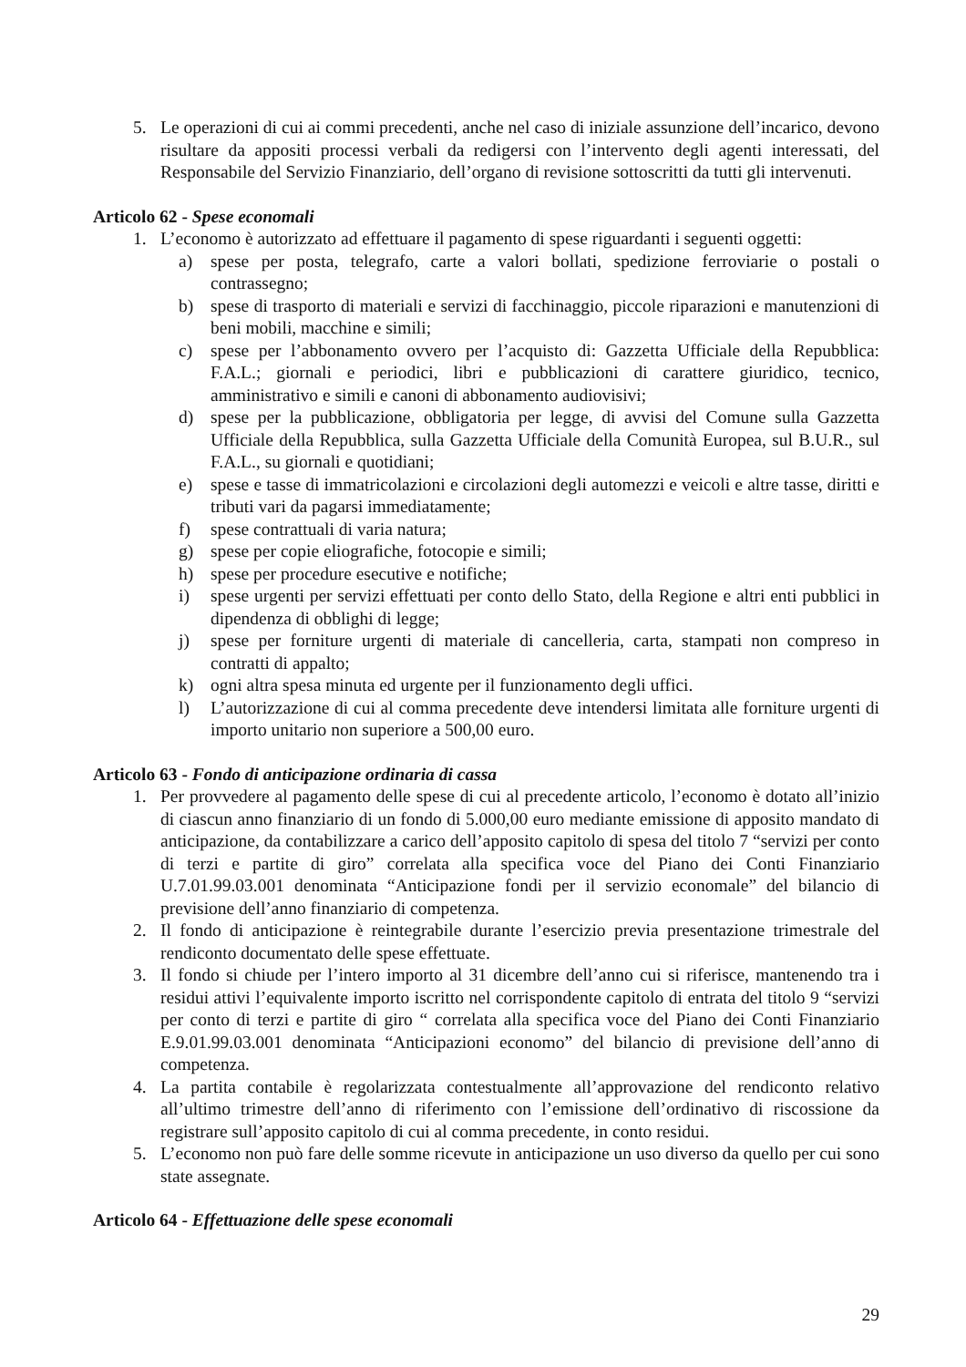5. Le operazioni di cui ai commi precedenti, anche nel caso di iniziale assunzione dell’incarico, devono risultare da appositi processi verbali da redigersi con l’intervento degli agenti interessati, del Responsabile del Servizio Finanziario, dell’organo di revisione sottoscritti da tutti gli intervenuti.
Articolo 62 - Spese economali
1. L’economo è autorizzato ad effettuare il pagamento di spese riguardanti i seguenti oggetti:
a) spese per posta, telegrafo, carte a valori bollati, spedizione ferroviarie o postali o contrassegno;
b) spese di trasporto di materiali e servizi di facchinaggio, piccole riparazioni e manutenzioni di beni mobili, macchine e simili;
c) spese per l’abbonamento ovvero per l’acquisto di: Gazzetta Ufficiale della Repubblica: F.A.L.; giornali e periodici, libri e pubblicazioni di carattere giuridico, tecnico, amministrativo e simili e canoni di abbonamento audiovisivi;
d) spese per la pubblicazione, obbligatoria per legge, di avvisi del Comune sulla Gazzetta Ufficiale della Repubblica, sulla Gazzetta Ufficiale della Comunità Europea, sul B.U.R., sul F.A.L., su giornali e quotidiani;
e) spese e tasse di immatricolazioni e circolazioni degli automezzi e veicoli e altre tasse, diritti e tributi vari da pagarsi immediatamente;
f) spese contrattuali di varia natura;
g) spese per copie eliografiche, fotocopie e simili;
h) spese per procedure esecutive e notifiche;
i) spese urgenti per servizi effettuati per conto dello Stato, della Regione e altri enti pubblici in dipendenza di obblighi di legge;
j) spese per forniture urgenti di materiale di cancelleria, carta, stampati non compreso in contratti di appalto;
k) ogni altra spesa minuta ed urgente per il funzionamento degli uffici.
l) L’autorizzazione di cui al comma precedente deve intendersi limitata alle forniture urgenti di importo unitario non superiore a 500,00 euro.
Articolo 63 - Fondo di anticipazione ordinaria di cassa
1. Per provvedere al pagamento delle spese di cui al precedente articolo, l’economo è dotato all’inizio di ciascun anno finanziario di un fondo di 5.000,00 euro mediante emissione di apposito mandato di anticipazione, da contabilizzare a carico dell’apposito capitolo di spesa del titolo 7 “servizi per conto di terzi e partite di giro” correlata alla specifica voce del Piano dei Conti Finanziario U.7.01.99.03.001 denominata “Anticipazione fondi per il servizio economale” del bilancio di previsione dell’anno finanziario di competenza.
2. Il fondo di anticipazione è reintegrabile durante l’esercizio previa presentazione trimestrale del rendiconto documentato delle spese effettuate.
3. Il fondo si chiude per l’intero importo al 31 dicembre dell’anno cui si riferisce, mantenendo tra i residui attivi l’equivalente importo iscritto nel corrispondente capitolo di entrata del titolo 9 “servizi per conto di terzi e partite di giro “ correlata alla specifica voce del Piano dei Conti Finanziario E.9.01.99.03.001 denominata “Anticipazioni economo” del bilancio di previsione dell’anno di competenza.
4. La partita contabile è regolarizzata contestualmente all’approvazione del rendiconto relativo all’ultimo trimestre dell’anno di riferimento con l’emissione dell’ordinativo di riscossione da registrare sull’apposito capitolo di cui al comma precedente, in conto residui.
5. L’economo non può fare delle somme ricevute in anticipazione un uso diverso da quello per cui sono state assegnate.
Articolo 64 - Effettuazione delle spese economali
29